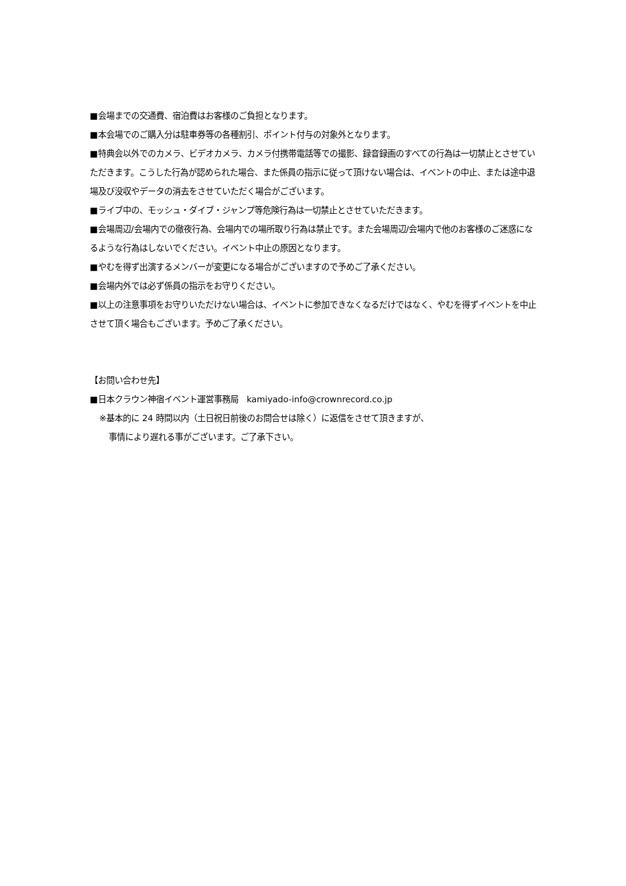■会場までの交通費、宿泊費はお客様のご負担となります。
■本会場でのご購入分は駐車券等の各種割引、ポイント付与の対象外となります。
■特典会以外でのカメラ、ビデオカメラ、カメラ付携帯電話等での撮影、録音録画のすべての行為は一切禁止とさせていただきます。こうした行為が認められた場合、また係員の指示に従って頂けない場合は、イベントの中止、または途中退場及び没収やデータの消去をさせていただく場合がございます。
■ライブ中の、モッシュ・ダイブ・ジャンプ等危険行為は一切禁止とさせていただきます。
■会場周辺/会場内での徹夜行為、会場内での場所取り行為は禁止です。また会場周辺/会場内で他のお客様のご迷惑になるような行為はしないでください。イベント中止の原因となります。
■やむを得ず出演するメンバーが変更になる場合がございますので予めご了承ください。
■会場内外では必ず係員の指示をお守りください。
■以上の注意事項をお守りいただけない場合は、イベントに参加できなくなるだけではなく、やむを得ずイベントを中止させて頂く場合もございます。予めご了承ください。
【お問い合わせ先】
■日本クラウン神宿イベント運営事務局　kamiyado-info@crownrecord.co.jp
※基本的に 24 時間以内（土日祝日前後のお問合せは除く）に返信をさせて頂きますが、
事情により遅れる事がございます。ご了承下さい。